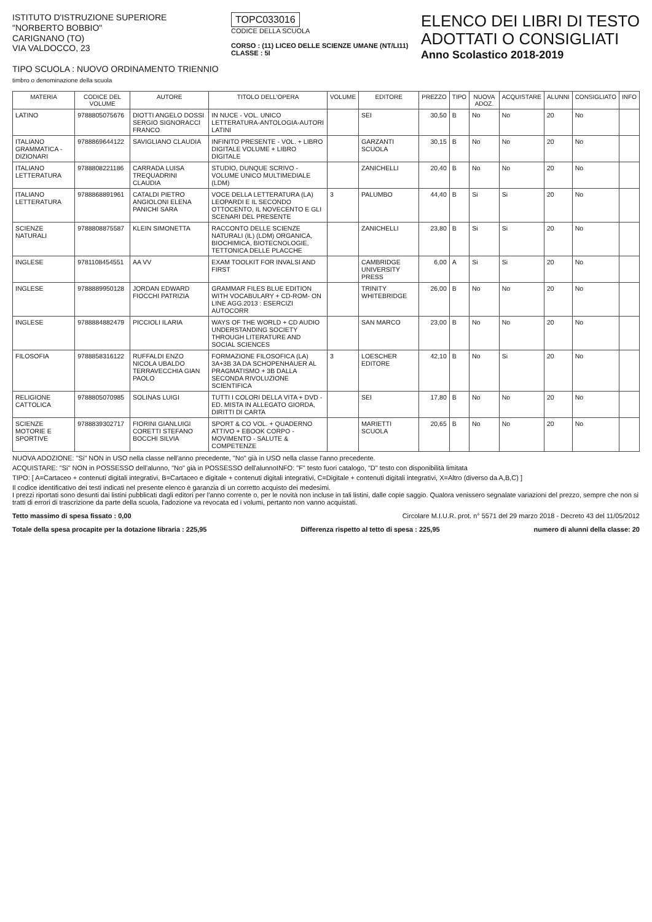ISTITUTO D'ISTRUZIONE SUPERIORE
"NORBERTO BOBBIO"
CARIGNANO (TO)
VIA VALDOCCO, 23
TIPO SCUOLA : NUOVO ORDINAMENTO TRIENNIO
timbro o denominazione della scuola
TOPC033016
CODICE DELLA SCUOLA
CORSO : (11) LICEO DELLE SCIENZE UMANE (NT/LI11)
CLASSE : 5I
ELENCO DEI LIBRI DI TESTO
ADOTTATI O CONSIGLIATI
Anno Scolastico 2018-2019
| MATERIA | CODICE DEL VOLUME | AUTORE | TITOLO DELL'OPERA | VOLUME | EDITORE | PREZZO | TIPO | NUOVA ADOZ. | ACQUISTARE | ALUNNI | CONSIGLIATO | INFO |
| --- | --- | --- | --- | --- | --- | --- | --- | --- | --- | --- | --- | --- |
| LATINO | 9788805075676 | DIOTTI ANGELO DOSSI SERGIO SIGNORACCI FRANCO | IN NUCE - VOL. UNICO LETTERATURA-ANTOLOGIA-AUTORI LATINI | | SEI | 30,50 | B | No | No | 20 | No | |
| ITALIANO GRAMMATICA - DIZIONARI | 9788869644122 | SAVIGLIANO CLAUDIA | INFINITO PRESENTE - VOL. + LIBRO DIGITALE VOLUME + LIBRO DIGITALE | | GARZANTI SCUOLA | 30,15 | B | No | No | 20 | No | |
| ITALIANO LETTERATURA | 9788808221186 | CARRADA LUISA TREQUADRINI CLAUDIA | STUDIO, DUNQUE SCRIVO - VOLUME UNICO MULTIMEDIALE (LDM) | | ZANICHELLI | 20,40 | B | No | No | 20 | No | |
| ITALIANO LETTERATURA | 9788868891961 | CATALDI PIETRO ANGIOLONI ELENA PANICHI SARA | VOCE DELLA LETTERATURA (LA) LEOPARDI E IL SECONDO OTTOCENTO, IL NOVECENTO E GLI SCENARI DEL PRESENTE | 3 | PALUMBO | 44,40 | B | Si | Si | 20 | No | |
| SCIENZE NATURALI | 9788808875587 | KLEIN SIMONETTA | RACCONTO DELLE SCIENZE NATURALI (IL) (LDM) ORGANICA, BIOCHIMICA, BIOTECNOLOGIE, TETTONICA DELLE PLACCHE | | ZANICHELLI | 23,80 | B | Si | Si | 20 | No | |
| INGLESE | 9781108454551 | AA VV | EXAM TOOLKIT FOR INVALSI AND FIRST | | CAMBRIDGE UNIVERSITY PRESS | 6,00 | A | Si | Si | 20 | No | |
| INGLESE | 9788889950128 | JORDAN EDWARD FIOCCHI PATRIZIA | GRAMMAR FILES BLUE EDITION WITH VOCABULARY + CD-ROM- ON LINE AGG.2013 : ESERCIZI AUTOCORR | | TRINITY WHITEBRIDGE | 26,00 | B | No | No | 20 | No | |
| INGLESE | 9788884882479 | PICCIOLI ILARIA | WAYS OF THE WORLD + CD AUDIO UNDERSTANDING SOCIETY THROUGH LITERATURE AND SOCIAL SCIENCES | | SAN MARCO | 23,00 | B | No | No | 20 | No | |
| FILOSOFIA | 9788858316122 | RUFFALDI ENZO NICOLA UBALDO TERRAVECCHIA GIAN PAOLO | FORMAZIONE FILOSOFICA (LA) 3A+3B 3A DA SCHOPENHAUER AL PRAGMATISMO + 3B DALLA SECONDA RIVOLUZIONE SCIENTIFICA | 3 | LOESCHER EDITORE | 42,10 | B | No | Si | 20 | No | |
| RELIGIONE CATTOLICA | 9788805070985 | SOLINAS LUIGI | TUTTI I COLORI DELLA VITA + DVD - ED. MISTA IN ALLEGATO GIORDA, DIRITTI DI CARTA | | SEI | 17,80 | B | No | No | 20 | No | |
| SCIENZE MOTORIE E SPORTIVE | 9788839302717 | FIORINI GIANLUIGI CORETTI STEFANO BOCCHI SILVIA | SPORT & CO VOL. + QUADERNO ATTIVO + EBOOK CORPO - MOVIMENTO - SALUTE & COMPETENZE | | MARIETTI SCUOLA | 20,65 | B | No | No | 20 | No | |
NUOVA ADOZIONE: "Si" NON in USO nella classe nell'anno precedente, "No" già in USO nella classe l'anno precedente.
ACQUISTARE: "Si" NON in POSSESSO dell'alunno, "No" già in POSSESSO dell'alunnoINFO: "F" testo fuori catalogo, "D" testo con disponibilità limitata
TIPO: [ A=Cartaceo + contenuti digitali integrativi, B=Cartaceo e digitale + contenuti digitali integrativi, C=Digitale + contenuti digitali integrativi, X=Altro (diverso da A,B,C) ]
Il codice identificativo dei testi indicati nel presente elenco è garanzia di un corretto acquisto dei medesimi.
I prezzi riportati sono desunti dai listini pubblicati dagli editori per l'anno corrente o, per le novità non incluse in tali listini, dalle copie saggio. Qualora venissero segnalate variazioni del prezzo, sempre che non si tratti di errori di trascrizione da parte della scuola, l'adozione va revocata ed i volumi, pertanto non vanno acquistati.
Tetto massimo di spesa fissato : 0,00 Circolare M.I.U.R. prot. n° 5571 del 29 marzo 2018 - Decreto 43 del 11/05/2012
Totale della spesa procapite per la dotazione libraria : 225,95 Differenza rispetto al tetto di spesa : 225,95 numero di alunni della classe: 20